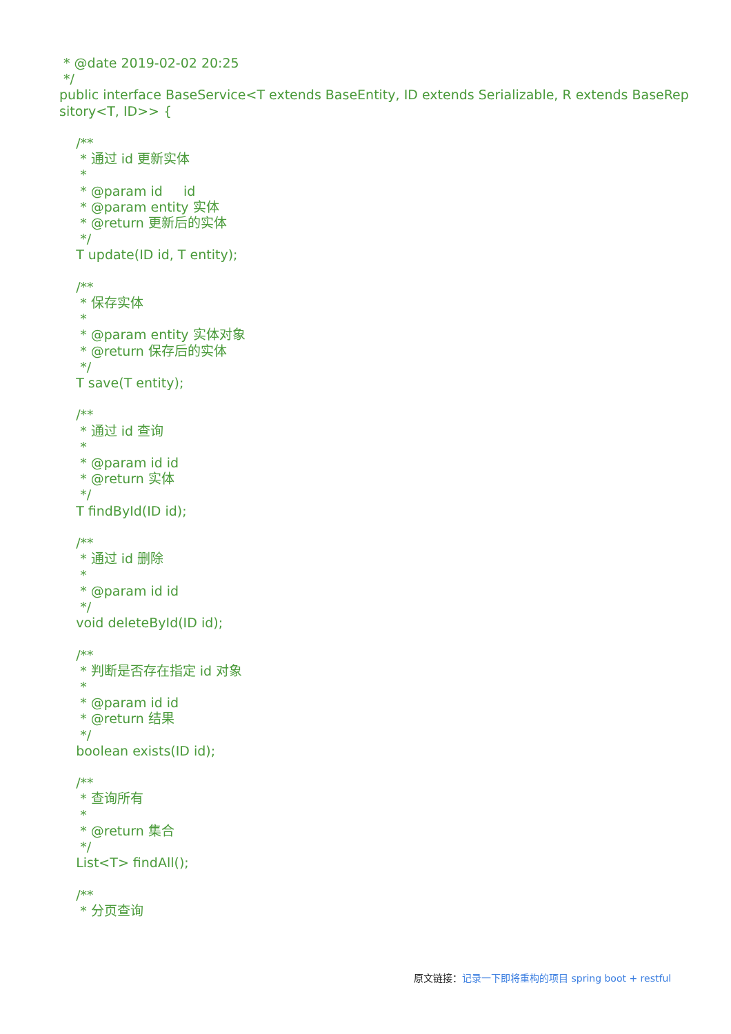* @date 2019-02-02 20:25
 */
public interface BaseService<T extends BaseEntity, ID extends Serializable, R extends BaseRep
sitory<T, ID>> {

    /**
     * 通过 id 更新实体
     *
     * @param id     id
     * @param entity 实体
     * @return 更新后的实体
     */
    T update(ID id, T entity);

    /**
     * 保存实体
     *
     * @param entity 实体对象
     * @return 保存后的实体
     */
    T save(T entity);

    /**
     * 通过 id 查询
     *
     * @param id id
     * @return 实体
     */
    T findById(ID id);

    /**
     * 通过 id 删除
     *
     * @param id id
     */
    void deleteById(ID id);

    /**
     * 判断是否存在指定 id 对象
     *
     * @param id id
     * @return 结果
     */
    boolean exists(ID id);

    /**
     * 查询所有
     *
     * @return 集合
     */
    List<T> findAll();

    /**
     * 分页查询
原文链接：记录一下即将重构的项目 spring boot + restful